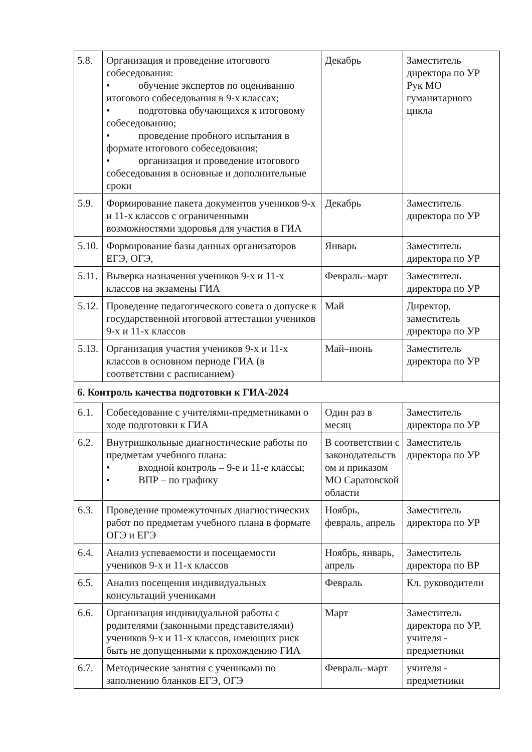| 5.8. | Организация и проведение итогового собеседования: • обучение экспертов по оцениванию итогового собеседования в 9-х классах; • подготовка обучающихся к итоговому собеседованию; • проведение пробного испытания в формате итогового собеседования; • организация и проведение итогового собеседования в основные и дополнительные сроки | Декабрь | Заместитель директора по УР Рук МО гуманитарного цикла |
| 5.9. | Формирование пакета документов учеников 9-х и 11-х классов с ограниченными возможностями здоровья для участия в ГИА | Декабрь | Заместитель директора по УР |
| 5.10. | Формирование базы данных организаторов ЕГЭ, ОГЭ, | Январь | Заместитель директора по УР |
| 5.11. | Выверка назначения учеников 9-х и 11-х классов на экзамены ГИА | Февраль–март | Заместитель директора по УР |
| 5.12. | Проведение педагогического совета о допуске к государственной итоговой аттестации учеников 9-х и 11-х классов | Май | Директор, заместитель директора по УР |
| 5.13. | Организация участия учеников 9-х и 11-х классов в основном периоде ГИА (в соответствии с расписанием) | Май–июнь | Заместитель директора по УР |
| 6. Контроль качества подготовки к ГИА-2024 | | | |
| 6.1. | Собеседование с учителями-предметниками о ходе подготовки к ГИА | Один раз в месяц | Заместитель директора по УР |
| 6.2. | Внутришкольные диагностические работы по предметам учебного плана: • входной контроль – 9-е и 11-е классы; • ВПР – по графику | В соответствии с законодательств ом и приказом МО Саратовской области | Заместитель директора по УР |
| 6.3. | Проведение промежуточных диагностических работ по предметам учебного плана в формате ОГЭ и ЕГЭ | Ноябрь, февраль, апрель | Заместитель директора по УР |
| 6.4. | Анализ успеваемости и посещаемости учеников 9-х и 11-х классов | Ноябрь, январь, апрель | Заместитель директора по ВР |
| 6.5. | Анализ посещения индивидуальных консультаций учениками | Февраль | Кл. руководители |
| 6.6. | Организация индивидуальной работы с родителями (законными представителями) учеников 9-х и 11-х классов, имеющих риск быть не допущенными к прохождению ГИА | Март | Заместитель директора по УР, учителя - предметники |
| 6.7. | Методические занятия с учениками по заполнению бланков ЕГЭ, ОГЭ | Февраль–март | учителя - предметники |